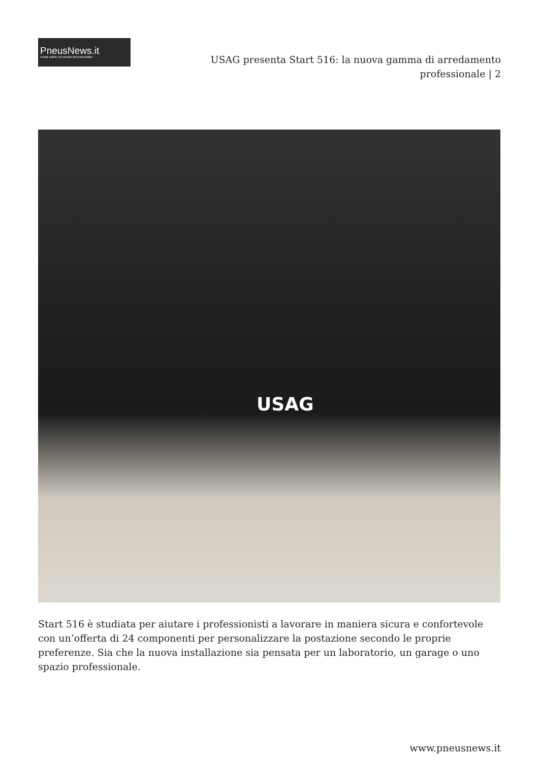PneusNews.it
rivista online sul mondo dei pneumatici
USAG presenta Start 516: la nuova gamma di arredamento
professionale | 2
USAG
Start 516 è studiata per aiutare i professionisti a lavorare in maniera sicura e confortevole con un’offerta di 24 componenti per personalizzare la postazione secondo le proprie preferenze. Sia che la nuova installazione sia pensata per un laboratorio, un garage o uno spazio professionale.
www.pneusnews.it